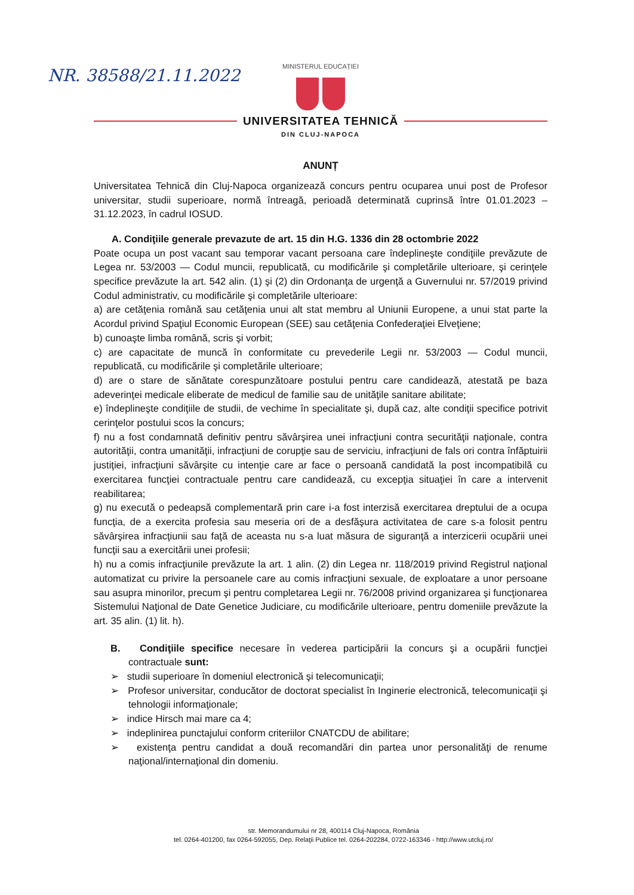NR. 38588/21.11.2022
MINISTERUL EDUCAȚIEI
UNIVERSITATEA TEHNICĂ
DIN CLUJ-NAPOCA
ANUNȚ
Universitatea Tehnică din Cluj-Napoca organizează concurs pentru ocuparea unui post de Profesor universitar, studii superioare, normă întreagă, perioadă determinată cuprinsă între 01.01.2023 – 31.12.2023, în cadrul IOSUD.
A. Condiţiile generale prevazute de art. 15 din H.G. 1336 din 28 octombrie 2022
Poate ocupa un post vacant sau temporar vacant persoana care îndeplineşte condiţiile prevăzute de Legea nr. 53/2003 — Codul muncii, republicată, cu modificările şi completările ulterioare, şi cerinţele specifice prevăzute la art. 542 alin. (1) şi (2) din Ordonanţa de urgenţă a Guvernului nr. 57/2019 privind Codul administrativ, cu modificările şi completările ulterioare:
a) are cetăţenia română sau cetăţenia unui alt stat membru al Uniunii Europene, a unui stat parte la Acordul privind Spaţiul Economic European (SEE) sau cetăţenia Confederaţiei Elveţiene;
b) cunoaşte limba română, scris şi vorbit;
c) are capacitate de muncă în conformitate cu prevederile Legii nr. 53/2003 — Codul muncii, republicată, cu modificările şi completările ulterioare;
d) are o stare de sănătate corespunzătoare postului pentru care candidează, atestată pe baza adeverinţei medicale eliberate de medicul de familie sau de unităţile sanitare abilitate;
e) îndeplineşte condiţiile de studii, de vechime în specialitate şi, după caz, alte condiţii specifice potrivit cerinţelor postului scos la concurs;
f) nu a fost condamnată definitiv pentru săvârşirea unei infracţiuni contra securităţii naţionale, contra autorităţii, contra umanităţii, infracţiuni de corupţie sau de serviciu, infracţiuni de fals ori contra înfăptuirii justiţiei, infracţiuni săvârşite cu intenţie care ar face o persoană candidată la post incompatibilă cu exercitarea funcţiei contractuale pentru care candidează, cu excepţia situaţiei în care a intervenit reabilitarea;
g) nu execută o pedeapsă complementară prin care i-a fost interzisă exercitarea dreptului de a ocupa funcţia, de a exercita profesia sau meseria ori de a desfăşura activitatea de care s-a folosit pentru săvârşirea infracţiunii sau faţă de aceasta nu s-a luat măsura de siguranţă a interzicerii ocupării unei funcţii sau a exercitării unei profesii;
h) nu a comis infracţiunile prevăzute la art. 1 alin. (2) din Legea nr. 118/2019 privind Registrul naţional automatizat cu privire la persoanele care au comis infracţiuni sexuale, de exploatare a unor persoane sau asupra minorilor, precum şi pentru completarea Legii nr. 76/2008 privind organizarea şi funcţionarea Sistemului Naţional de Date Genetice Judiciare, cu modificările ulterioare, pentru domeniile prevăzute la art. 35 alin. (1) lit. h).
B. Condiţiile specifice necesare în vederea participării la concurs şi a ocupării funcţiei contractuale sunt:
➢ studii superioare în domeniul electronică şi telecomunicaţii;
➢ Profesor universitar, conducător de doctorat specialist în Inginerie electronică, telecomunicaţii şi tehnologii informaţionale;
➢ indice Hirsch mai mare ca 4;
➢ indeplinirea punctajului conform criteriilor CNATCDU de abilitare;
➢ existenţa pentru candidat a două recomandări din partea unor personalităţi de renume naţional/internaţional din domeniu.
str. Memorandumului nr 28, 400114 Cluj-Napoca, România
tel. 0264-401200, fax 0264-592055, Dep. Relaţii Publice tel. 0264-202284, 0722-163346 - http://www.utcluj.ro/